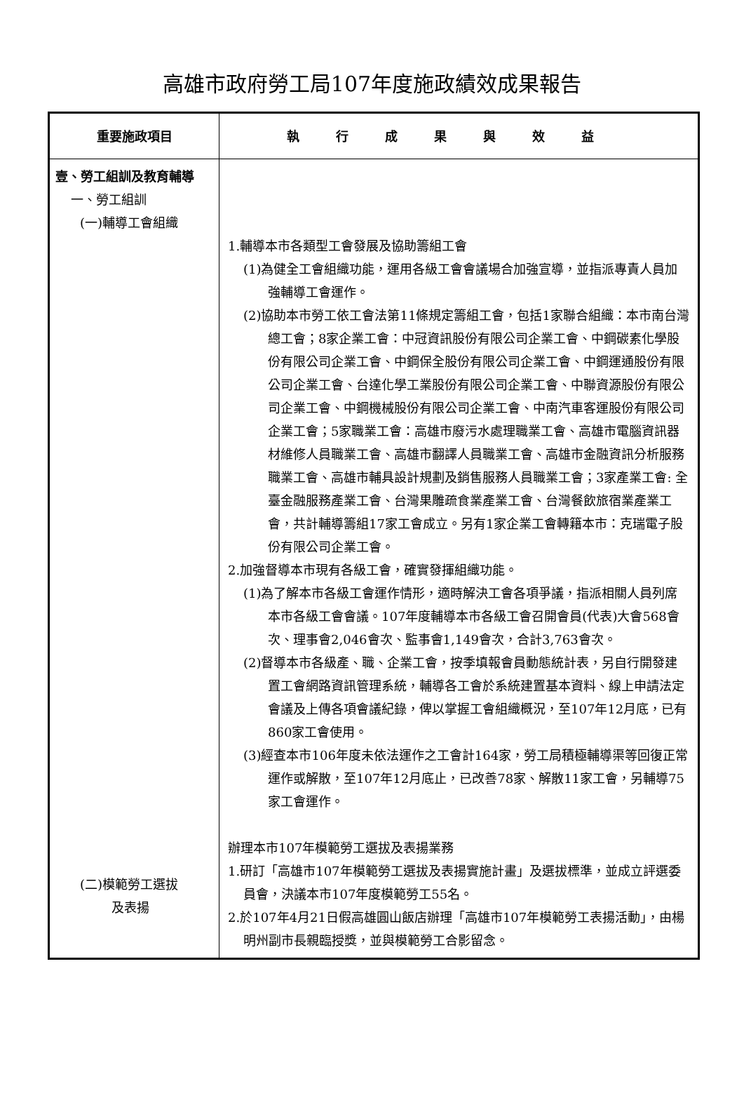高雄市政府勞工局107年度施政績效成果報告
| 重要施政項目 | 執行成果與效益 |
| --- | --- |
| 壹、勞工組訓及教育輔導 一、勞工組訓 (一)輔導工會組織 (二)模範勞工選拔 及表揚 | 1.輔導本市各類型工會發展及協助籌組工會 (1)為健全工會組織功能，運用各級工會會議場合加強宣導，並指派專責人員加強輔導工會運作。 (2)協助本市勞工依工會法第11條規定籌組工會，包括1家聯合組織：本市南台灣總工會；8家企業工會：中冠資訊股份有限公司企業工會、中鋼碳素化學股份有限公司企業工會、中鋼保全股份有限公司企業工會、中鋼運通股份有限公司企業工會、台達化學工業股份有限公司企業工會、中聯資源股份有限公司企業工會、中鋼機械股份有限公司企業工會、中南汽車客運股份有限公司企業工會；5家職業工會：高雄市廢污水處理職業工會、高雄市電腦資訊器材維修人員職業工會、高雄市翻譯人員職業工會、高雄市金融資訊分析服務職業工會、高雄市輔具設計規劃及銷售服務人員職業工會；3家產業工會: 全臺金融服務產業工會、台灣果雕疏食業產業工會、台灣餐飲旅宿業產業工會，共計輔導籌組17家工會成立。另有1家企業工會轉籍本市：克瑞電子股份有限公司企業工會。 2.加強督導本市現有各級工會，確實發揮組織功能。 (1)為了解本市各級工會運作情形，適時解決工會各項爭議，指派相關人員列席本市各級工會會議。107年度輔導本市各級工會召開會員(代表)大會568會次、理事會2,046會次、監事會1,149會次，合計3,763會次。 (2)督導本市各級產、職、企業工會，按季填報會員動態統計表，另自行開發建置工會網路資訊管理系統，輔導各工會於系統建置基本資料、線上申請法定會議及上傳各項會議紀錄，俾以掌握工會組織概況，至107年12月底，已有860家工會使用。 (3)經查本市106年度未依法運作之工會計164家，勞工局積極輔導渠等回復正常運作或解散，至107年12月底止，已改善78家、解散11家工會，另輔導75家工會運作。 辦理本市107年模範勞工選拔及表揚業務 1.研訂「高雄市107年模範勞工選拔及表揚實施計畫」及選拔標準，並成立評選委員會，決議本市107年度模範勞工55名。 2.於107年4月21日假高雄圓山飯店辦理「高雄市107年模範勞工表揚活動」，由楊明州副市長親臨授獎，並與模範勞工合影留念。 |